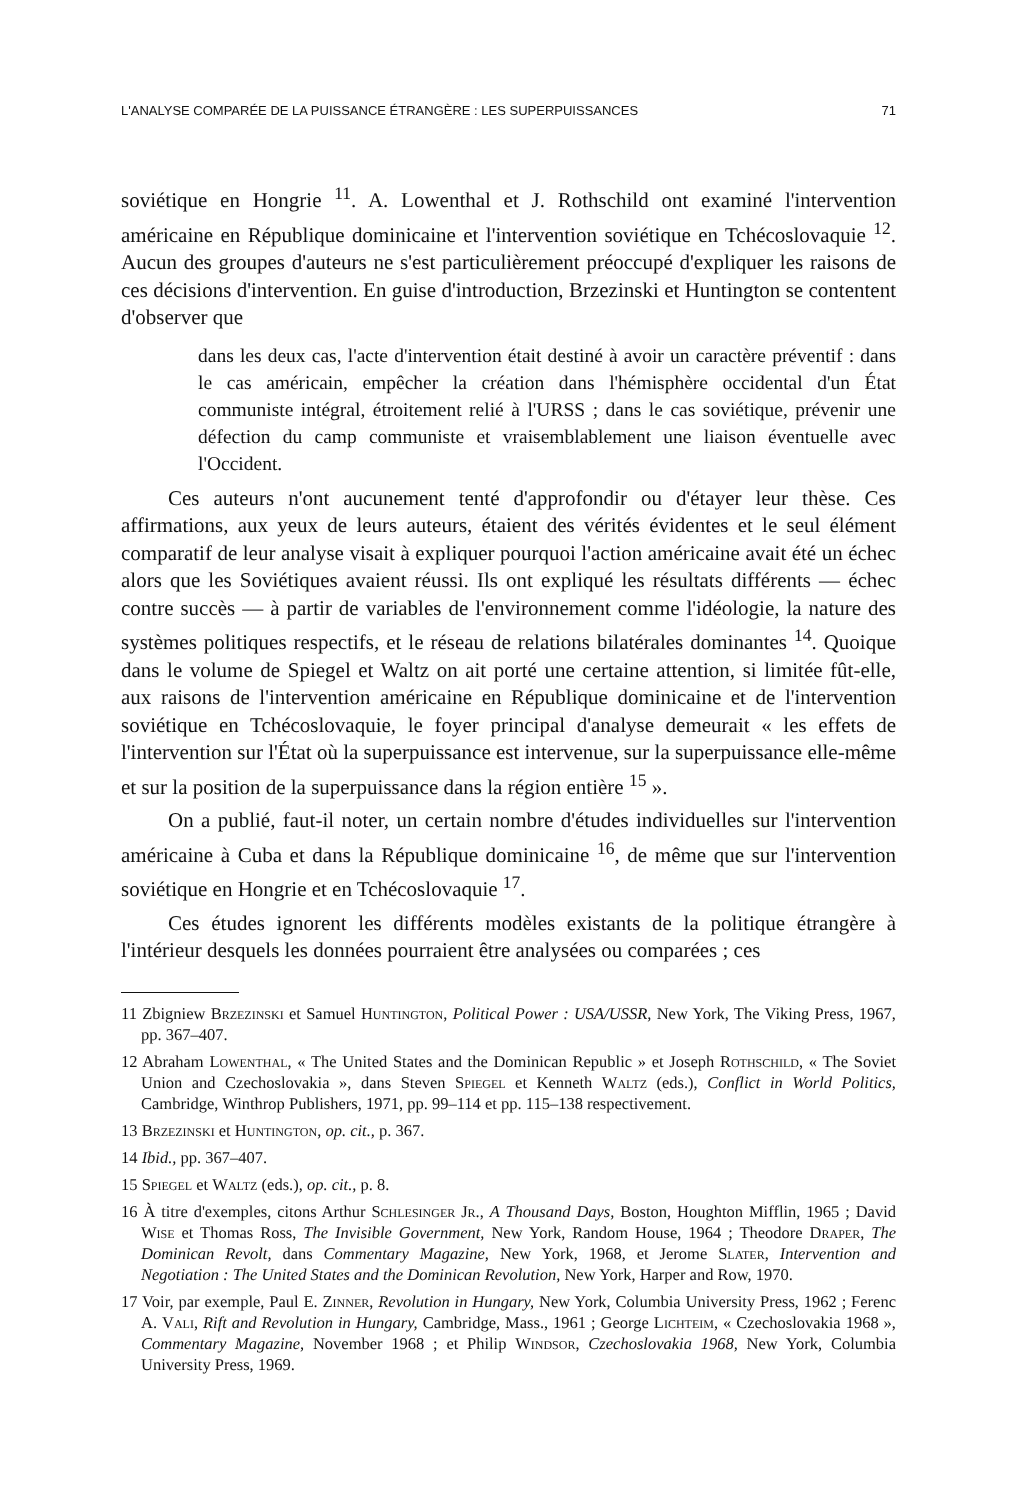L'ANALYSE COMPARÉE DE LA PUISSANCE ÉTRANGÈRE : LES SUPERPUISSANCES 71
soviétique en Hongrie <sup>11</sup>. A. Lowenthal et J. Rothschild ont examiné l'intervention américaine en République dominicaine et l'intervention soviétique en Tchécoslovaquie <sup>12</sup>. Aucun des groupes d'auteurs ne s'est particulièrement préoccupé d'expliquer les raisons de ces décisions d'intervention. En guise d'introduction, Brzezinski et Huntington se contentent d'observer que
dans les deux cas, l'acte d'intervention était destiné à avoir un caractère préventif : dans le cas américain, empêcher la création dans l'hémisphère occidental d'un État communiste intégral, étroitement relié à l'URSS ; dans le cas soviétique, prévenir une défection du camp communiste et vraisemblablement une liaison éventuelle avec l'Occident.
Ces auteurs n'ont aucunement tenté d'approfondir ou d'étayer leur thèse. Ces affirmations, aux yeux de leurs auteurs, étaient des vérités évidentes et le seul élément comparatif de leur analyse visait à expliquer pourquoi l'action américaine avait été un échec alors que les Soviétiques avaient réussi. Ils ont expliqué les résultats différents — échec contre succès — à partir de variables de l'environnement comme l'idéologie, la nature des systèmes politiques respectifs, et le réseau de relations bilatérales dominantes <sup>14</sup>. Quoique dans le volume de Spiegel et Waltz on ait porté une certaine attention, si limitée fût-elle, aux raisons de l'intervention américaine en République dominicaine et de l'intervention soviétique en Tchécoslovaquie, le foyer principal d'analyse demeurait « les effets de l'intervention sur l'État où la superpuissance est intervenue, sur la superpuissance elle-même et sur la position de la superpuissance dans la région entière <sup>15</sup> ».
On a publié, faut-il noter, un certain nombre d'études individuelles sur l'intervention américaine à Cuba et dans la République dominicaine <sup>16</sup>, de même que sur l'intervention soviétique en Hongrie et en Tchécoslovaquie <sup>17</sup>.
Ces études ignorent les différents modèles existants de la politique étrangère à l'intérieur desquels les données pourraient être analysées ou comparées ; ces
11 Zbigniew Brzezinski et Samuel Huntington, Political Power : USA/USSR, New York, The Viking Press, 1967, pp. 367–407.
12 Abraham Lowenthal, « The United States and the Dominican Republic » et Joseph Rothschild, « The Soviet Union and Czechoslovakia », dans Steven Spiegel et Kenneth Waltz (eds.), Conflict in World Politics, Cambridge, Winthrop Publishers, 1971, pp. 99–114 et pp. 115–138 respectivement.
13 Brzezinski et Huntington, op. cit., p. 367.
14 Ibid., pp. 367–407.
15 Spiegel et Waltz (eds.), op. cit., p. 8.
16 À titre d'exemples, citons Arthur Schlesinger Jr., A Thousand Days, Boston, Houghton Mifflin, 1965 ; David Wise et Thomas Ross, The Invisible Government, New York, Random House, 1964 ; Theodore Draper, The Dominican Revolt, dans Commentary Magazine, New York, 1968, et Jerome Slater, Intervention and Negotiation : The United States and the Dominican Revolution, New York, Harper and Row, 1970.
17 Voir, par exemple, Paul E. Zinner, Revolution in Hungary, New York, Columbia University Press, 1962 ; Ferenc A. Vali, Rift and Revolution in Hungary, Cambridge, Mass., 1961 ; George Lichteim, « Czechoslovakia 1968 », Commentary Magazine, November 1968 ; et Philip Windsor, Czechoslovakia 1968, New York, Columbia University Press, 1969.